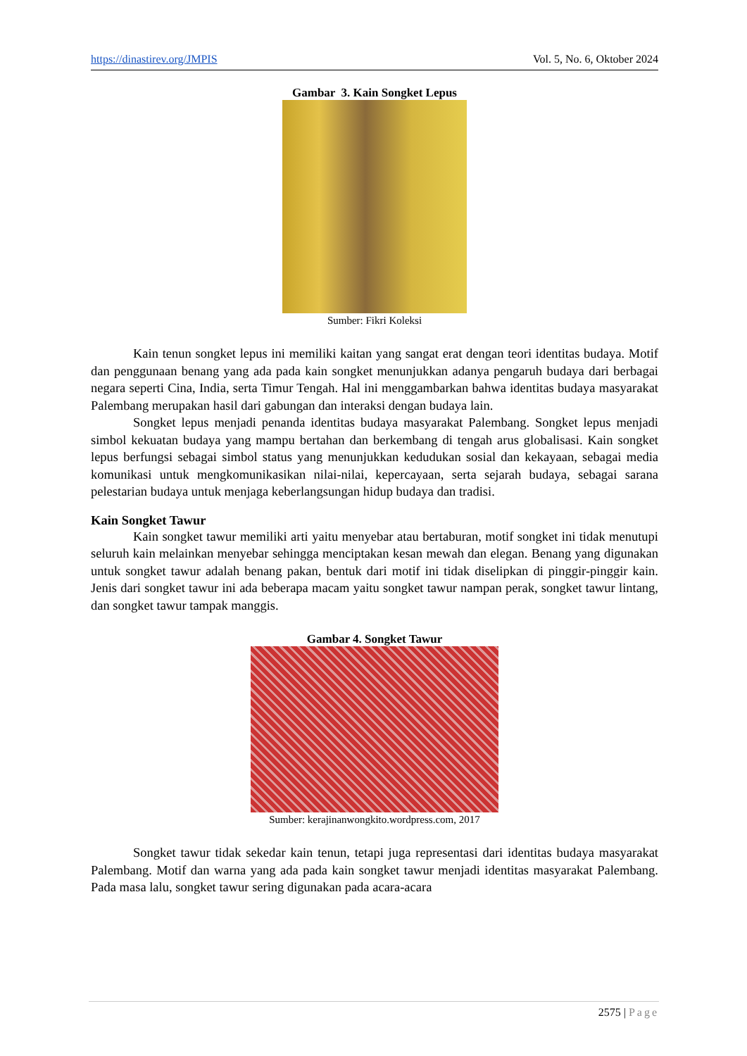https://dinastirev.org/JMPIS Vol. 5, No. 6, Oktober 2024
Gambar 3. Kain Songket Lepus
Sumber: Fikri Koleksi
Kain tenun songket lepus ini memiliki kaitan yang sangat erat dengan teori identitas budaya. Motif dan penggunaan benang yang ada pada kain songket menunjukkan adanya pengaruh budaya dari berbagai negara seperti Cina, India, serta Timur Tengah. Hal ini menggambarkan bahwa identitas budaya masyarakat Palembang merupakan hasil dari gabungan dan interaksi dengan budaya lain.
Songket lepus menjadi penanda identitas budaya masyarakat Palembang. Songket lepus menjadi simbol kekuatan budaya yang mampu bertahan dan berkembang di tengah arus globalisasi. Kain songket lepus berfungsi sebagai simbol status yang menunjukkan kedudukan sosial dan kekayaan, sebagai media komunikasi untuk mengkomunikasikan nilai-nilai, kepercayaan, serta sejarah budaya, sebagai sarana pelestarian budaya untuk menjaga keberlangsungan hidup budaya dan tradisi.
Kain Songket Tawur
Kain songket tawur memiliki arti yaitu menyebar atau bertaburan, motif songket ini tidak menutupi seluruh kain melainkan menyebar sehingga menciptakan kesan mewah dan elegan. Benang yang digunakan untuk songket tawur adalah benang pakan, bentuk dari motif ini tidak diselipkan di pinggir-pinggir kain. Jenis dari songket tawur ini ada beberapa macam yaitu songket tawur nampan perak, songket tawur lintang, dan songket tawur tampak manggis.
Gambar 4. Songket Tawur
Sumber: kerajinanwongkito.wordpress.com, 2017
Songket tawur tidak sekedar kain tenun, tetapi juga representasi dari identitas budaya masyarakat Palembang. Motif dan warna yang ada pada kain songket tawur menjadi identitas masyarakat Palembang. Pada masa lalu, songket tawur sering digunakan pada acara-acara
2575 | Page